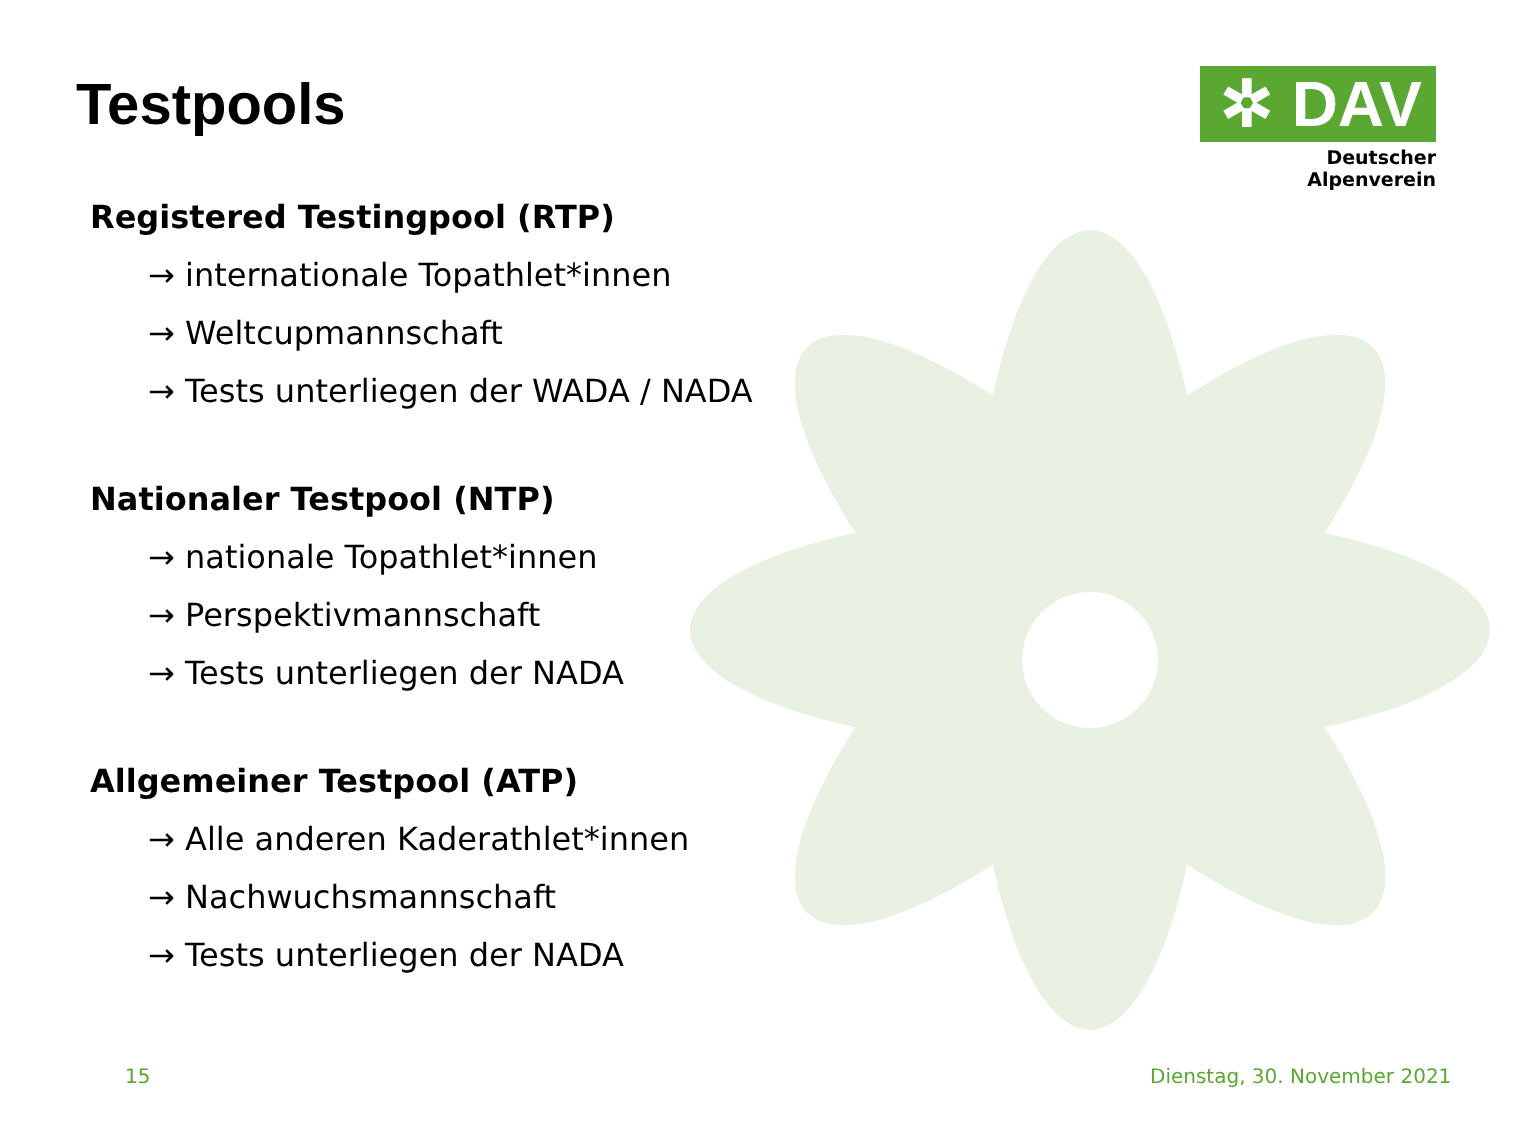Testpools
✲ DAV
Deutscher Alpenverein
Registered Testingpool (RTP)
→ internationale Topathlet*innen
→ Weltcupmannschaft
→ Tests unterliegen der WADA / NADA
Nationaler Testpool (NTP)
→ nationale Topathlet*innen
→ Perspektivmannschaft
→ Tests unterliegen der NADA
Allgemeiner Testpool (ATP)
→ Alle anderen Kaderathlet*innen
→ Nachwuchsmannschaft
→ Tests unterliegen der NADA
15 Dienstag, 30. November 2021